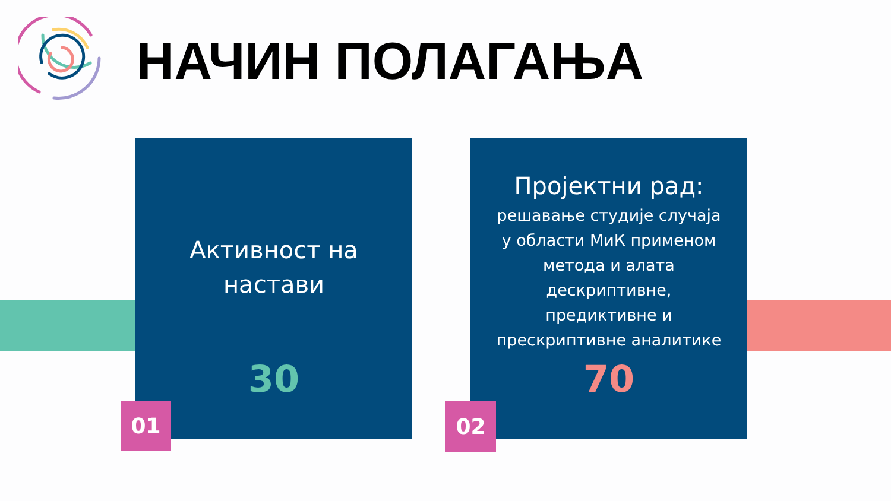НАЧИН ПОЛАГАЊА
Активност на
настави
30
Пројектни рад:
решавање студије случаја
у области МиК применом
метода и алата
дескриптивне,
предиктивне и
прескриптивне аналитике
70
01 02